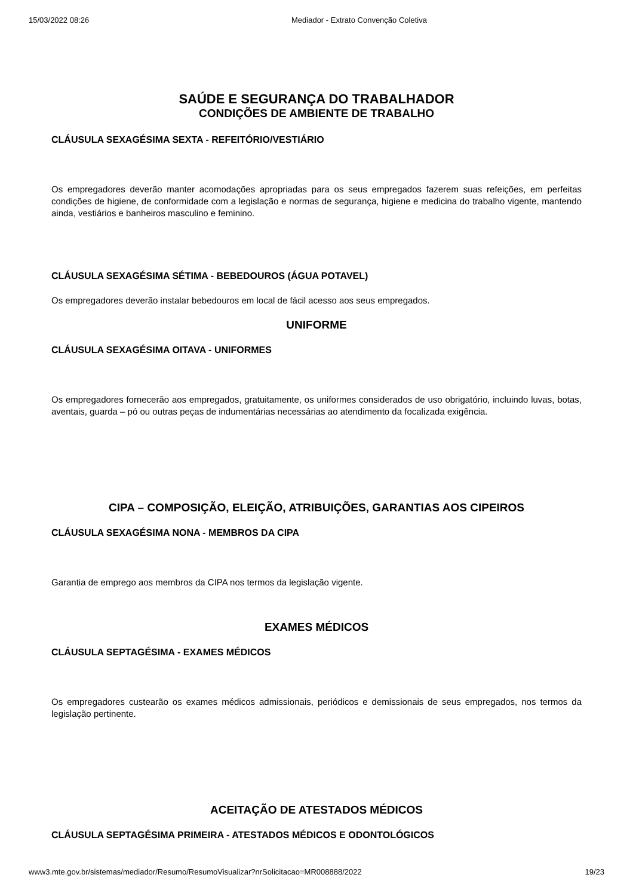15/03/2022 08:26 Mediador - Extrato Convenção Coletiva
SAÚDE E SEGURANÇA DO TRABALHADOR
CONDIÇÕES DE AMBIENTE DE TRABALHO
CLÁUSULA SEXAGÉSIMA SEXTA - REFEITÓRIO/VESTIÁRIO
Os empregadores deverão manter acomodações apropriadas para os seus empregados fazerem suas refeições, em perfeitas condições de higiene, de conformidade com a legislação e normas de segurança, higiene e medicina do trabalho vigente, mantendo ainda, vestiários e banheiros masculino e feminino.
CLÁUSULA SEXAGÉSIMA SÉTIMA - BEBEDOUROS (ÁGUA POTAVEL)
Os empregadores deverão instalar bebedouros em local de fácil acesso aos seus empregados.
UNIFORME
CLÁUSULA SEXAGÉSIMA OITAVA - UNIFORMES
Os empregadores fornecerão aos empregados, gratuitamente, os uniformes considerados de uso obrigatório, incluindo luvas, botas, aventais, guarda – pó ou outras peças de indumentárias necessárias ao atendimento da focalizada exigência.
CIPA – COMPOSIÇÃO, ELEIÇÃO, ATRIBUIÇÕES, GARANTIAS AOS CIPEIROS
CLÁUSULA SEXAGÉSIMA NONA - MEMBROS DA CIPA
Garantia de emprego aos membros da CIPA nos termos da legislação vigente.
EXAMES MÉDICOS
CLÁUSULA SEPTAGÉSIMA - EXAMES MÉDICOS
Os empregadores custearão os exames médicos admissionais, periódicos e demissionais de seus empregados, nos termos da legislação pertinente.
ACEITAÇÃO DE ATESTADOS MÉDICOS
CLÁUSULA SEPTAGÉSIMA PRIMEIRA - ATESTADOS MÉDICOS E ODONTOLÓGICOS
www3.mte.gov.br/sistemas/mediador/Resumo/ResumoVisualizar?nrSolicitacao=MR008888/2022 19/23